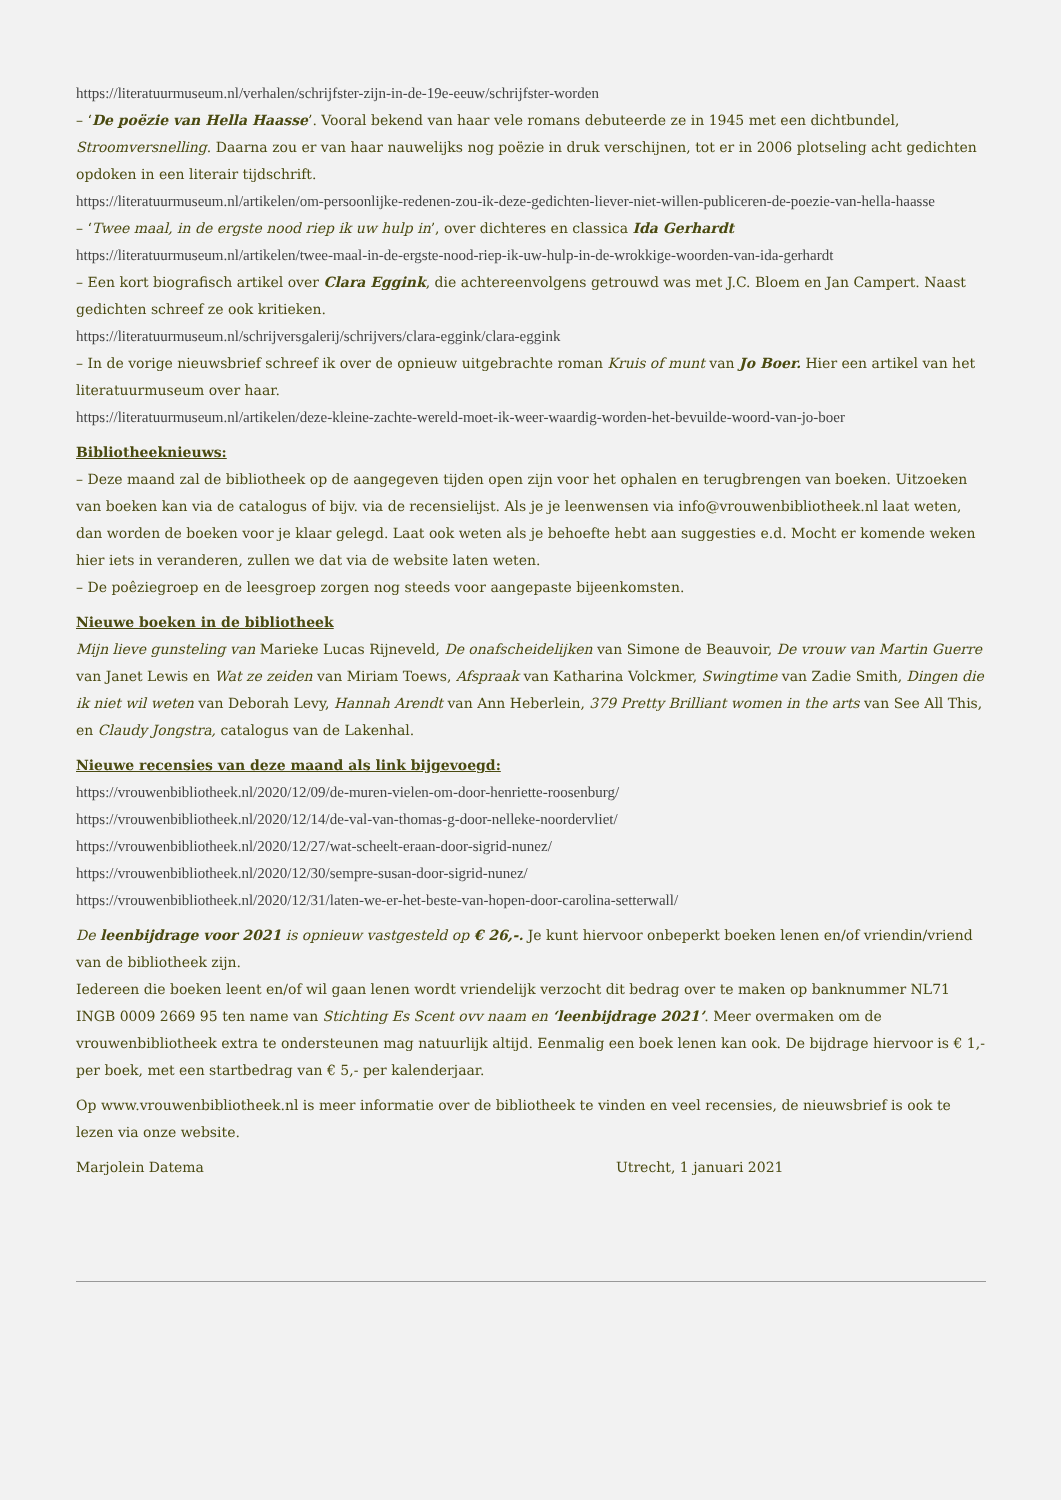https://literatuurmuseum.nl/verhalen/schrijfster-zijn-in-de-19e-eeuw/schrijfster-worden
– ‘De poëzie van Hella Haasse’. Vooral bekend van haar vele romans debuteerde ze in 1945 met een dichtbundel, Stroomversnelling. Daarna zou er van haar nauwelijks nog poëzie in druk verschijnen, tot er in 2006 plotseling acht gedichten opdoken in een literair tijdschrift.
https://literatuurmuseum.nl/artikelen/om-persoonlijke-redenen-zou-ik-deze-gedichten-liever-niet-willen-publiceren-de-poezie-van-hella-haasse
– ‘Twee maal, in de ergste nood riep ik uw hulp in’, over dichteres en classica Ida Gerhardt
https://literatuurmuseum.nl/artikelen/twee-maal-in-de-ergste-nood-riep-ik-uw-hulp-in-de-wrokkige-woorden-van-ida-gerhardt
– Een kort biografisch artikel over Clara Eggink, die achtereenvolgens getrouwd was met J.C. Bloem en Jan Campert. Naast gedichten schreef ze ook kritieken.
https://literatuurmuseum.nl/schrijversgalerij/schrijvers/clara-eggink/clara-eggink
– In de vorige nieuwsbrief schreef ik over de opnieuw uitgebrachte roman Kruis of munt van Jo Boer. Hier een artikel van het literatuurmuseum over haar.
https://literatuurmuseum.nl/artikelen/deze-kleine-zachte-wereld-moet-ik-weer-waardig-worden-het-bevuilde-woord-van-jo-boer
Bibliotheeknieuws:
– Deze maand zal de bibliotheek op de aangegeven tijden open zijn voor het ophalen en terugbrengen van boeken. Uitzoeken van boeken kan via de catalogus of bijv. via de recensielijst. Als je je leenwensen via info@vrouwenbibliotheek.nl laat weten, dan worden de boeken voor je klaar gelegd. Laat ook weten als je behoefte hebt aan suggesties e.d. Mocht er komende weken hier iets in veranderen, zullen we dat via de website laten weten.
– De poêziegroep en de leesgroep zorgen nog steeds voor aangepaste bijeenkomsten.
Nieuwe boeken in de bibliotheek
Mijn lieve gunsteling van Marieke Lucas Rijneveld, De onafscheidelijken van Simone de Beauvoir, De vrouw van Martin Guerre van Janet Lewis en Wat ze zeiden van Miriam Toews, Afspraak van Katharina Volckmer, Swingtime van Zadie Smith, Dingen die ik niet wil weten van Deborah Levy, Hannah Arendt van Ann Heberlein, 379 Pretty Brilliant women in the arts van See All This, en Claudy Jongstra, catalogus van de Lakenhal.
Nieuwe recensies van deze maand als link bijgevoegd:
https://vrouwenbibliotheek.nl/2020/12/09/de-muren-vielen-om-door-henriette-roosenburg/
https://vrouwenbibliotheek.nl/2020/12/14/de-val-van-thomas-g-door-nelleke-noordervliet/
https://vrouwenbibliotheek.nl/2020/12/27/wat-scheelt-eraan-door-sigrid-nunez/
https://vrouwenbibliotheek.nl/2020/12/30/sempre-susan-door-sigrid-nunez/
https://vrouwenbibliotheek.nl/2020/12/31/laten-we-er-het-beste-van-hopen-door-carolina-setterwall/
De leenbijdrage voor 2021 is opnieuw vastgesteld op € 26,-. Je kunt hiervoor onbeperkt boeken lenen en/of vriendin/vriend van de bibliotheek zijn.
Iedereen die boeken leent en/of wil gaan lenen wordt vriendelijk verzocht dit bedrag over te maken op banknummer NL71 INGB 0009 2669 95 ten name van Stichting Es Scent ovv naam en ‘leenbijdrage 2021’. Meer overmaken om de vrouwenbibliotheek extra te ondersteunen mag natuurlijk altijd. Eenmalig een boek lenen kan ook. De bijdrage hiervoor is € 1,- per boek, met een startbedrag van € 5,- per kalenderjaar.
Op www.vrouwenbibliotheek.nl is meer informatie over de bibliotheek te vinden en veel recensies, de nieuwsbrief is ook te lezen via onze website.
Marjolein Datema Utrecht, 1 januari 2021